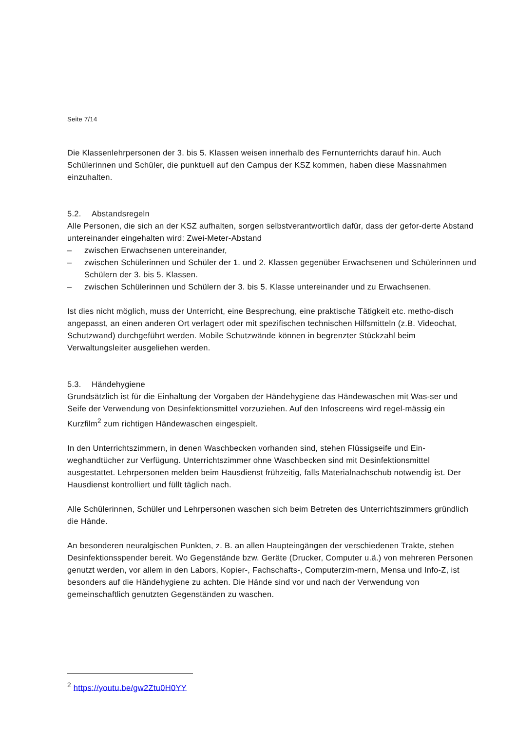Seite 7/14
Die Klassenlehrpersonen der 3. bis 5. Klassen weisen innerhalb des Fernunterrichts darauf hin. Auch Schülerinnen und Schüler, die punktuell auf den Campus der KSZ kommen, haben diese Massnahmen einzuhalten.
5.2. Abstandsregeln
Alle Personen, die sich an der KSZ aufhalten, sorgen selbstverantwortlich dafür, dass der gefor-derte Abstand untereinander eingehalten wird: Zwei-Meter-Abstand
– zwischen Erwachsenen untereinander,
– zwischen Schülerinnen und Schüler der 1. und 2. Klassen gegenüber Erwachsenen und Schülerinnen und Schülern der 3. bis 5. Klassen.
– zwischen Schülerinnen und Schülern der 3. bis 5. Klasse untereinander und zu Erwachsenen.
Ist dies nicht möglich, muss der Unterricht, eine Besprechung, eine praktische Tätigkeit etc. metho-disch angepasst, an einen anderen Ort verlagert oder mit spezifischen technischen Hilfsmitteln (z.B. Videochat, Schutzwand) durchgeführt werden. Mobile Schutzwände können in begrenzter Stückzahl beim Verwaltungsleiter ausgeliehen werden.
5.3. Händehygiene
Grundsätzlich ist für die Einhaltung der Vorgaben der Händehygiene das Händewaschen mit Was-ser und Seife der Verwendung von Desinfektionsmittel vorzuziehen. Auf den Infoscreens wird regel-mässig ein Kurzfilm<sup>2</sup> zum richtigen Händewaschen eingespielt.
In den Unterrichtszimmern, in denen Waschbecken vorhanden sind, stehen Flüssigseife und Ein-weghandtücher zur Verfügung. Unterrichtszimmer ohne Waschbecken sind mit Desinfektionsmittel ausgestattet. Lehrpersonen melden beim Hausdienst frühzeitig, falls Materialnachschub notwendig ist. Der Hausdienst kontrolliert und füllt täglich nach.
Alle Schülerinnen, Schüler und Lehrpersonen waschen sich beim Betreten des Unterrichtszimmers gründlich die Hände.
An besonderen neuralgischen Punkten, z. B. an allen Haupteingängen der verschiedenen Trakte, stehen Desinfektionsspender bereit. Wo Gegenstände bzw. Geräte (Drucker, Computer u.ä.) von mehreren Personen genutzt werden, vor allem in den Labors, Kopier-, Fachschafts-, Computerzim-mern, Mensa und Info-Z, ist besonders auf die Händehygiene zu achten. Die Hände sind vor und nach der Verwendung von gemeinschaftlich genutzten Gegenständen zu waschen.
<sup>2</sup> https://youtu.be/gw2Ztu0H0YY